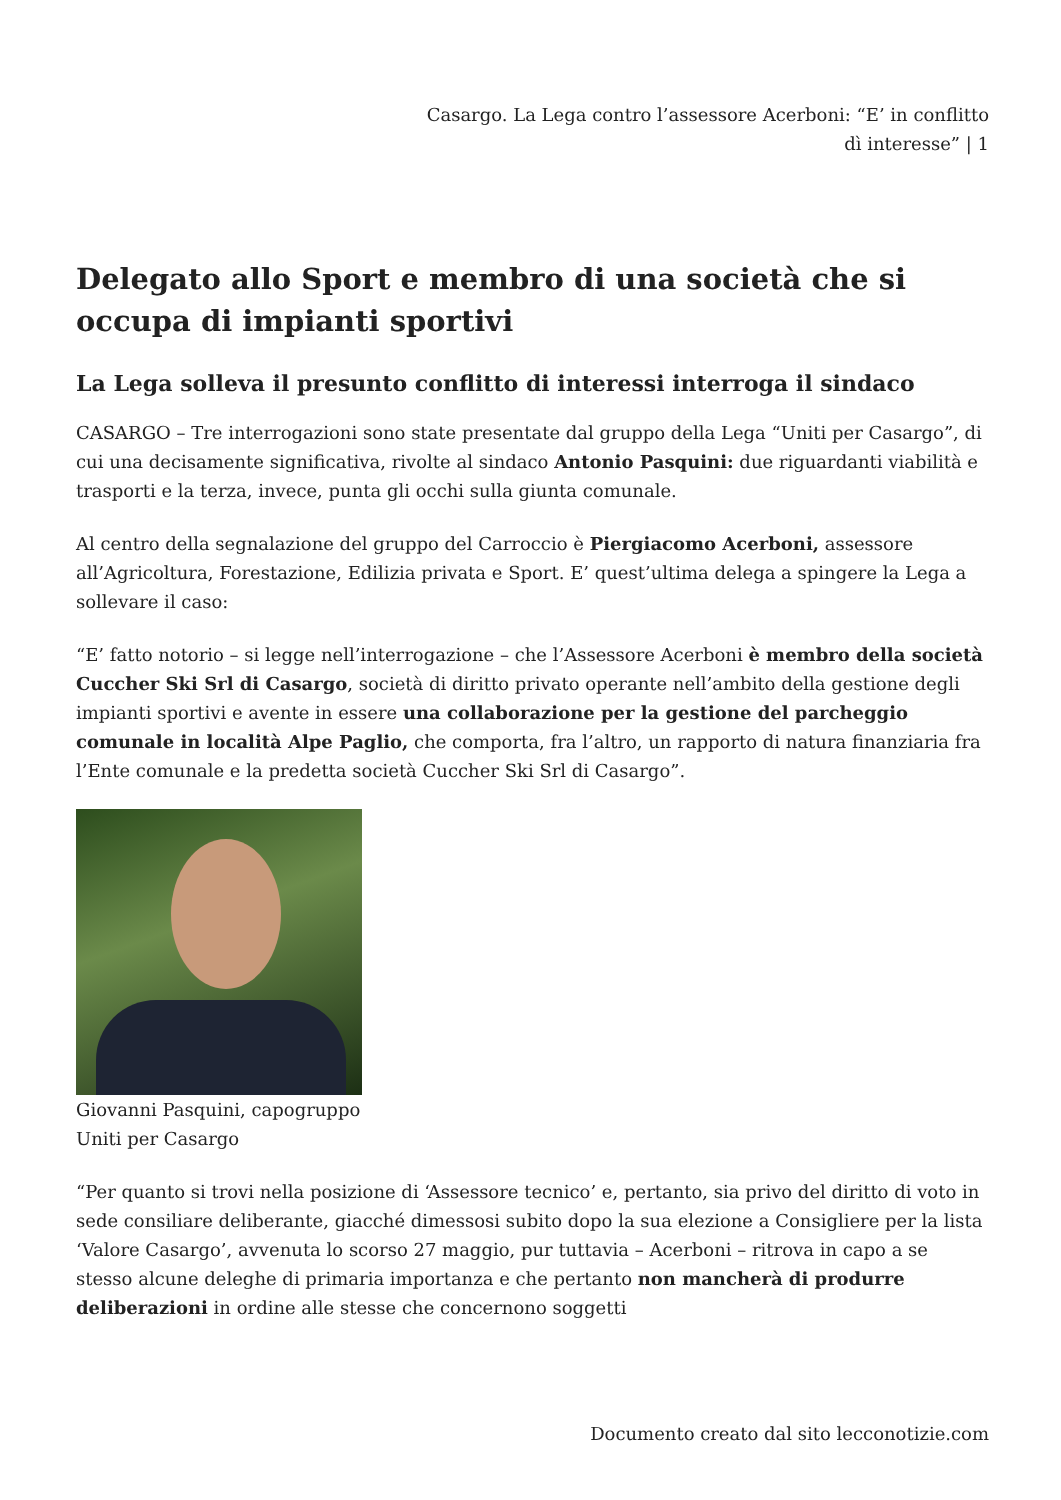Casargo. La Lega contro l’assessore Acerboni: “E’ in conflitto dì interesse” | 1
Delegato allo Sport e membro di una società che si occupa di impianti sportivi
La Lega solleva il presunto conflitto di interessi interroga il sindaco
CASARGO – Tre interrogazioni sono state presentate dal gruppo della Lega “Uniti per Casargo”, di cui una decisamente significativa, rivolte al sindaco Antonio Pasquini: due riguardanti viabilità e trasporti e la terza, invece, punta gli occhi sulla giunta comunale.
Al centro della segnalazione del gruppo del Carroccio è Piergiacomo Acerboni, assessore all’Agricoltura, Forestazione, Edilizia privata e Sport. E’ quest’ultima delega a spingere la Lega a sollevare il caso:
“E’ fatto notorio – si legge nell’interrogazione – che l’Assessore Acerboni è membro della società Cuccher Ski Srl di Casargo, società di diritto privato operante nell’ambito della gestione degli impianti sportivi e avente in essere una collaborazione per la gestione del parcheggio comunale in località Alpe Paglio, che comporta, fra l’altro, un rapporto di natura finanziaria fra l’Ente comunale e la predetta società Cuccher Ski Srl di Casargo”.
Giovanni Pasquini, capogruppo Uniti per Casargo
“Per quanto si trovi nella posizione di ‘Assessore tecnico’ e, pertanto, sia privo del diritto di voto in sede consiliare deliberante, giacché dimessosi subito dopo la sua elezione a Consigliere per la lista ‘Valore Casargo’, avvenuta lo scorso 27 maggio, pur tuttavia – Acerboni – ritrova in capo a se stesso alcune deleghe di primaria importanza e che pertanto non mancherà di produrre deliberazioni in ordine alle stesse che concernono soggetti
Documento creato dal sito lecconotizie.com